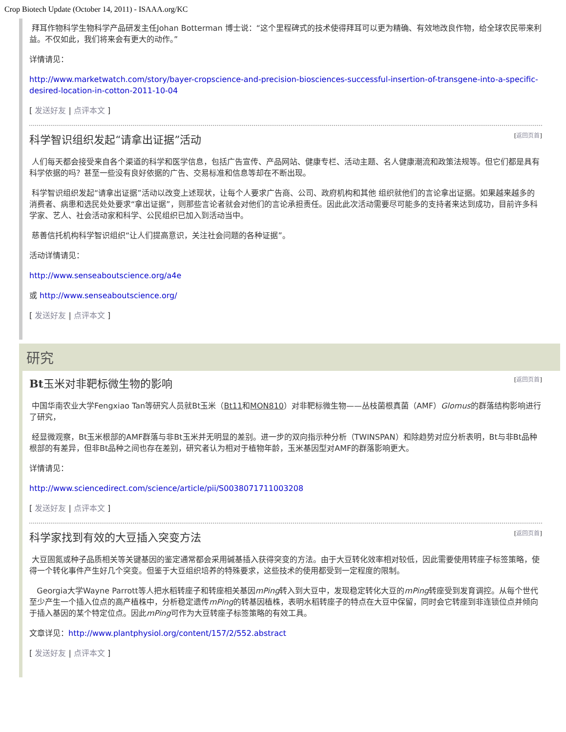Crop Biotech Update (October 14, 2011) - ISAAA.org/KC
拜耳作物科学生物科学产品研发主任Johan Botterman 博士说：“这个里程碑式的技术使得拜耳可以更为精确、有效地改良作物，给全球农民带来利益。不仅如此，我们将来会有更大的动作。”
详情请见：
http://www.marketwatch.com/story/bayer-cropscience-and-precision-biosciences-successful-insertion-of-transgene-into-a-specific-desired-location-in-cotton-2011-10-04
[ 发送好友 | 点评本文 ]
科学智识组织发起“请拿出证据”活动 [返回页首]
人们每天都会接受来自各个渠道的科学和医学信息，包括广告宣传、产品网站、健康专栏、活动主题、名人健康潮流和政策法规等。但它们都是具有科学依据的吗？甚至一些没有良好依据的广告、交易标准和信息等却在不断出现。
科学智识组织发起“请拿出证据”活动以改变上述现状，让每个人要求广告商、公司、政府机构和其他 组织就他们的言论拿出证据。如果越来越多的消费者、病患和选民处处要求“拿出证据”，则那些言论者就会对他们的言论承担责任。因此此次活动需要尽可能多的支持者来达到成功，目前许多科学家、艺人、社会活动家和科学、公民组织已加入到活动当中。
慈善信托机构科学智识组织“让人们提高意识，关注社会问题的各种证据”。
活动详情请见：
http://www.senseaboutscience.org/a4e
或 http://www.senseaboutscience.org/
[ 发送好友 | 点评本文 ]
研究
Bt玉米对非靶标微生物的影响 [返回页首]
中国华南农业大学Fengxiao Tan等研究人员就Bt玉米（Bt11和MON810）对非靶标微生物——丛枝菌根真菌（AMF）Glomus的群落结构影响进行了研究，
经显微观察，Bt玉米根部的AMF群落与非Bt玉米并无明显的差别。进一步的双向指示种分析（TWINSPAN）和除趋势对应分析表明，Bt与非Bt品种根部的有差异，但非Bt品种之间也存在差别，研究者认为相对于植物年龄，玉米基因型对AMF的群落影响更大。
详情请见：
http://www.sciencedirect.com/science/article/pii/S0038071711003208
[ 发送好友 | 点评本文 ]
科学家找到有效的大豆插入突变方法 [返回页首]
大豆固氮或种子品质相关等关键基因的鉴定通常都会采用碱基插入获得突变的方法。由于大豆转化效率相对较低，因此需要使用转座子标签策略，使得一个转化事件产生好几个突变。但鉴于大豆组织培养的特殊要求，这些技术的使用都受到一定程度的限制。
Georgia大学Wayne Parrott等人把水稻转座子和转座相关基因mPing转入到大豆中，发现稳定转化大豆的mPing转座受到发育调控。从每个世代至少产生一个插入位点的高产植株中，分析稳定遗传mPing的转基因植株，表明水稻转座子的特点在大豆中保留，同时会它转座到非连锁位点并倾向于插入基因的某个特定位点。因此mPing可作为大豆转座子标签策略的有效工具。
文章详见：http://www.plantphysiol.org/content/157/2/552.abstract
[ 发送好友 | 点评本文 ]